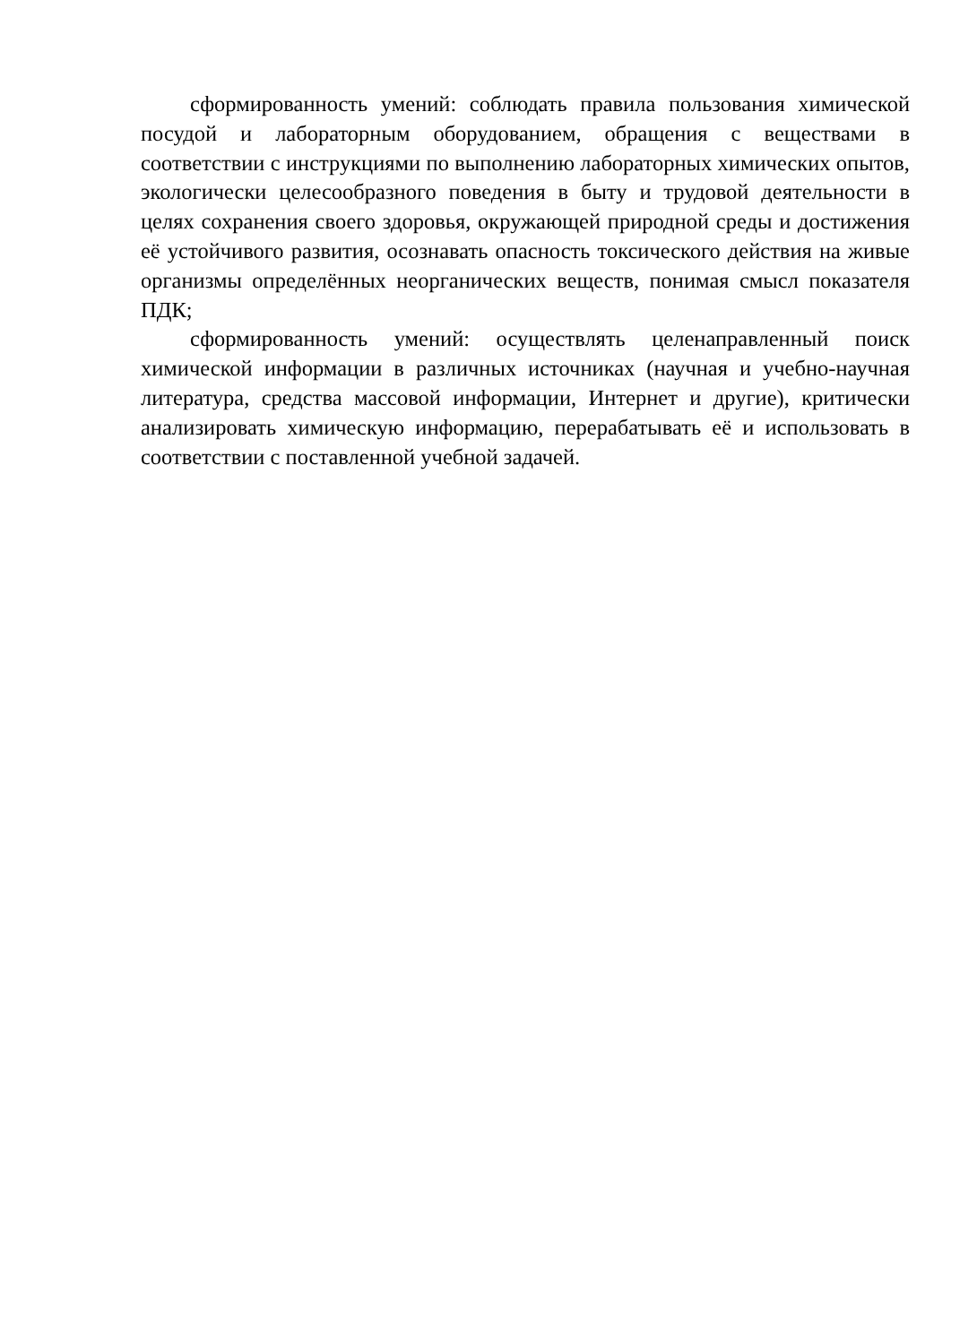сформированность умений: соблюдать правила пользования химической посудой и лабораторным оборудованием, обращения с веществами в соответствии с инструкциями по выполнению лабораторных химических опытов, экологически целесообразного поведения в быту и трудовой деятельности в целях сохранения своего здоровья, окружающей природной среды и достижения её устойчивого развития, осознавать опасность токсического действия на живые организмы определённых неорганических веществ, понимая смысл показателя ПДК;
сформированность умений: осуществлять целенаправленный поиск химической информации в различных источниках (научная и учебно-научная литература, средства массовой информации, Интернет и другие), критически анализировать химическую информацию, перерабатывать её и использовать в соответствии с поставленной учебной задачей.